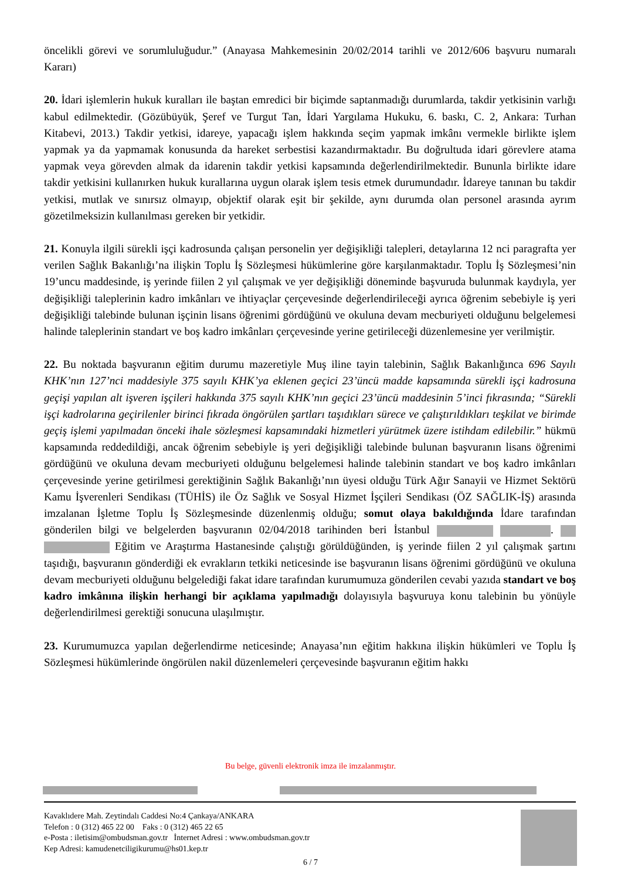öncelikli görevi ve sorumluluğudur.” (Anayasa Mahkemesinin 20/02/2014 tarihli ve 2012/606 başvuru numaralı Kararı)
20. İdari işlemlerin hukuk kuralları ile baştan emredici bir biçimde saptanmadığı durumlarda, takdir yetkisinin varlığı kabul edilmektedir. (Gözübüyük, Şeref ve Turgut Tan, İdari Yargılama Hukuku, 6. baskı, C. 2, Ankara: Turhan Kitabevi, 2013.) Takdir yetkisi, idareye, yapacağı işlem hakkında seçim yapmak imkânı vermekle birlikte işlem yapmak ya da yapmamak konusunda da hareket serbestisi kazandırmaktadır. Bu doğrultuda idari görevlere atama yapmak veya görevden almak da idarenin takdir yetkisi kapsamında değerlendirilmektedir. Bununla birlikte idare takdir yetkisini kullanırken hukuk kurallarına uygun olarak işlem tesis etmek durumundadır. İdareye tanınan bu takdir yetkisi, mutlak ve sınırsız olmayıp, objektif olarak eşit bir şekilde, aynı durumda olan personel arasında ayrım gözetilmeksizin kullanılması gereken bir yetkidir.
21. Konuyla ilgili sürekli işçi kadrosunda çalışan personelin yer değişikliği talepleri, detaylarına 12 nci paragrafta yer verilen Sağlık Bakanlığı’na ilişkin Toplu İş Sözleşmesi hükümlerine göre karşılanmaktadır. Toplu İş Sözleşmesi’nin 19’uncu maddesinde, iş yerinde fiilen 2 yıl çalışmak ve yer değişikliği döneminde başvuruda bulunmak kaydıyla, yer değişikliği taleplerinin kadro imkânları ve ihtiyaçlar çerçevesinde değerlendirileceği ayrıca öğrenim sebebiyle iş yeri değişikliği talebinde bulunan işçinin lisans öğrenimi gördüğünü ve okuluna devam mecburiyeti olduğunu belgelemesi halinde taleplerinin standart ve boş kadro imkânları çerçevesinde yerine getirileceği düzenlemesine yer verilmiştir.
22. Bu noktada başvuranın eğitim durumu mazeretiyle Muş iline tayin talebinin, Sağlık Bakanlığınca 696 Sayılı KHK’nın 127’nci maddesiyle 375 sayılı KHK’ya eklenen geçici 23’üncü madde kapsamında sürekli işçi kadrosuna geçişi yapılan alt işveren işçileri hakkında 375 sayılı KHK’nın geçici 23’üncü maddesinin 5’inci fıkrasında; “Sürekli işçi kadrolarına geçirilenler birinci fıkrada öngörülen şartları taşıdıkları sürece ve çalıştırıldıkları teşkilat ve birimde geçiş işlemi yapılmadan önceki ihale sözleşmesi kapsamındaki hizmetleri yürütmek üzere istihdam edilebilir.” hükmü kapsamında reddedildiği, ancak öğrenim sebebiyle iş yeri değişikliği talebinde bulunan başvuranın lisans öğrenimi gördüğünü ve okuluna devam mecburiyeti olduğunu belgelemesi halinde talebinin standart ve boş kadro imkânları çerçevesinde yerine getirilmesi gerektiğinin Sağlık Bakanlığı’nın üyesi olduğu Türk Ağır Sanayii ve Hizmet Sektörü Kamu İşverenleri Sendikası (TÜHİS) ile Öz Sağlık ve Sosyal Hizmet İşçileri Sendikası (ÖZ SAĞLIK-İŞ) arasında imzalanan İşletme Toplu İş Sözleşmesinde düzenlenmiş olduğu; somut olaya bakıldığında İdare tarafından gönderilen bilgi ve belgelerden başvuranın 02/04/2018 tarihinden beri İstanbul . Eğitim ve Araştırma Hastanesinde çalıştığı görüldüğünden, iş yerinde fiilen 2 yıl çalışmak şartını taşıdığı, başvuranın gönderdiği ek evrakların tetkiki neticesinde ise başvuranın lisans öğrenimi gördüğünü ve okuluna devam mecburiyeti olduğunu belgelediği fakat idare tarafından kurumumuza gönderilen cevabi yazıda standart ve boş kadro imkânına ilişkin herhangi bir açıklama yapılmadığı dolayısıyla başvuruya konu talebinin bu yönüyle değerlendirilmesi gerektiği sonucuna ulaşılmıştır.
23. Kurumumuzca yapılan değerlendirme neticesinde; Anayasa’nın eğitim hakkına ilişkin hükümleri ve Toplu İş Sözleşmesi hükümlerinde öngörülen nakil düzenlemeleri çerçevesinde başvuranın eğitim hakkı
Bu belge, güvenli elektronik imza ile imzalanmıştır.
Kavaklıdere Mah. Zeytindalı Caddesi No:4 Çankaya/ANKARA
Telefon : 0 (312) 465 22 00 Faks : 0 (312) 465 22 65
e-Posta : iletisim@ombudsman.gov.tr İnternet Adresi : www.ombudsman.gov.tr
Kep Adresi: kamudenetciligikurumu@hs01.kep.tr
6 / 7